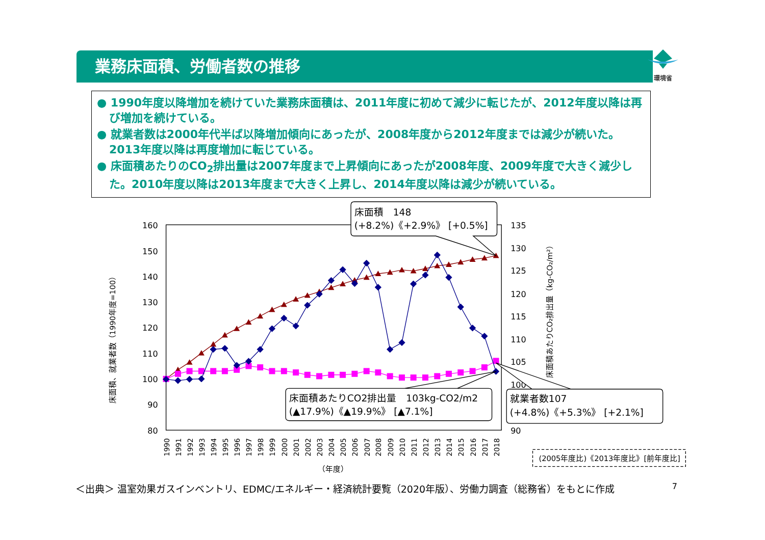環境省
業務床面積、労働者数の推移
● 1990年度以降増加を続けていた業務床面積は、2011年度に初めて減少に転じたが、2012年度以降は再び増加を続けている。
● 就業者数は2000年代半ば以降増加傾向にあったが、2008年度から2012年度までは減少が続いた。2013年度以降は再度増加に転じている。
● 床面積あたりのCO<sub>2</sub>排出量は2007年度まで上昇傾向にあったが2008年度、2009年度で大きく減少した。2010年度以降は2013年度まで大きく上昇し、2014年度以降は減少が続いている。
160
150
140
130
120
110
100
90
80
135
130
125
120
115
110
105
100
90
床面積、就業者数（1990年度=100）
床面積あたりCO₂排出量（kg-CO₂/m²）
1990
1991
1992
1993
1994
1995
1996
1997
1998
1999
2000
2001
2002
2003
2004
2005
2006
2007
2008
2009
2010
2011
2012
2013
2014
2015
2016
2017
2018
（年度）
床面積　148
(+8.2%)《+2.9%》 [+0.5%]
床面積あたりCO2排出量　103kg-CO2/m2
(▲17.9%)《▲19.9%》 [▲7.1%]
就業者数107
(+4.8%)《+5.3%》 [+2.1%]
(2005年度比)《2013年度比》[前年度比]
＜出典＞ 温室効果ガスインベントリ、EDMC/エネルギー・経済統計要覧（2020年版）、労働力調査（総務省）をもとに作成 7